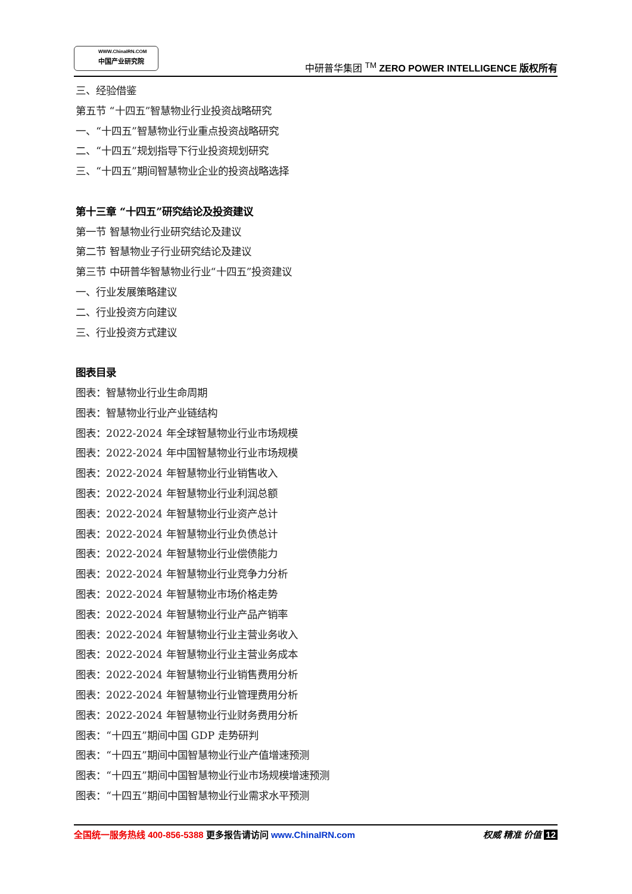WWW.ChinaIRN.COM
中国产业研究院
中研普华集团 <sup>TM</sup> ZERO POWER INTELLIGENCE 版权所有
三、经验借鉴
第五节 “十四五”智慧物业行业投资战略研究
一、“十四五”智慧物业行业重点投资战略研究
二、“十四五”规划指导下行业投资规划研究
三、“十四五”期间智慧物业企业的投资战略选择
第十三章 “十四五”研究结论及投资建议
第一节 智慧物业行业研究结论及建议
第二节 智慧物业子行业研究结论及建议
第三节 中研普华智慧物业行业“十四五”投资建议
一、行业发展策略建议
二、行业投资方向建议
三、行业投资方式建议
图表目录
图表：智慧物业行业生命周期
图表：智慧物业行业产业链结构
图表：2022-2024 年全球智慧物业行业市场规模
图表：2022-2024 年中国智慧物业行业市场规模
图表：2022-2024 年智慧物业行业销售收入
图表：2022-2024 年智慧物业行业利润总额
图表：2022-2024 年智慧物业行业资产总计
图表：2022-2024 年智慧物业行业负债总计
图表：2022-2024 年智慧物业行业偿债能力
图表：2022-2024 年智慧物业行业竞争力分析
图表：2022-2024 年智慧物业市场价格走势
图表：2022-2024 年智慧物业行业产品产销率
图表：2022-2024 年智慧物业行业主营业务收入
图表：2022-2024 年智慧物业行业主营业务成本
图表：2022-2024 年智慧物业行业销售费用分析
图表：2022-2024 年智慧物业行业管理费用分析
图表：2022-2024 年智慧物业行业财务费用分析
图表：“十四五”期间中国 GDP 走势研判
图表：“十四五”期间中国智慧物业行业产值增速预测
图表：“十四五”期间中国智慧物业行业市场规模增速预测
图表：“十四五”期间中国智慧物业行业需求水平预测
全国统一服务热线 400-856-5388 更多报告请访问 www.ChinaIRN.com
权威 精准 价值 12